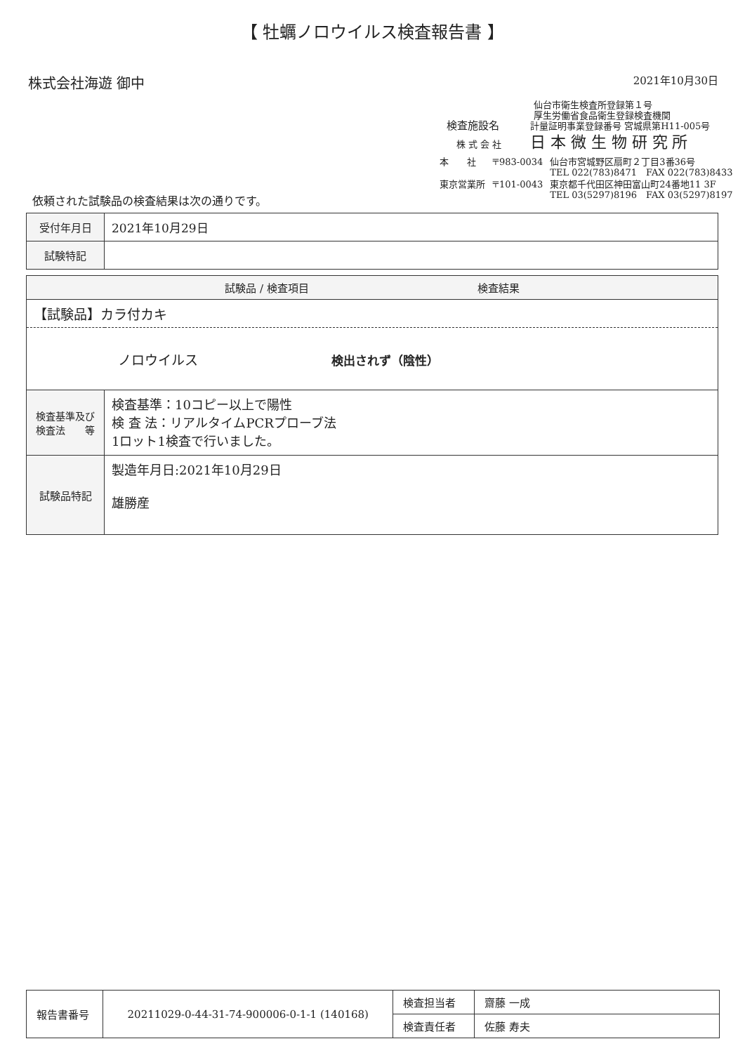【 牡蠣ノロウイルス検査報告書 】
株式会社海遊 御中 2021年10月30日
仙台市衛生検査所登録第１号
厚生労働省食品衛生登録検査機関
検査施設名 計量証明事業登録番号 宮城県第H11-005号
株 式 会 社 日 本 微 生 物 研 究 所
| 本 社 | 〒983-0034 | 仙台市宮城野区扇町２丁目3番36号 TEL 022(783)8471 FAX 022(783)8433 |
| 東京営業所 | 〒101-0043 | 東京都千代田区神田富山町24番地11 3F TEL 03(5297)8196 FAX 03(5297)8197 |
依頼された試験品の検査結果は次の通りです。
| 受付年月日 | 2021年10月29日 |
| 試験特記 | |
| 試験品 / 検査項目 検査結果 | |
| --- | --- |
| 【試験品】カラ付カキ | |
| ノロウイルス 検出されず（陰性） | |
| 検査基準及び 検査法 等 | 検査基準：10コピー以上で陽性 検 査 法：リアルタイムPCRプローブ法 1ロット1検査で行いました。 |
| 試験品特記 | 製造年月日:2021年10月29日 雄勝産 |
| 報告書番号 | 20211029-0-44-31-74-900006-0-1-1 (140168) | 検査担当者 | 齋藤 一成 |
| | | 検査責任者 | 佐藤 寿夫 |